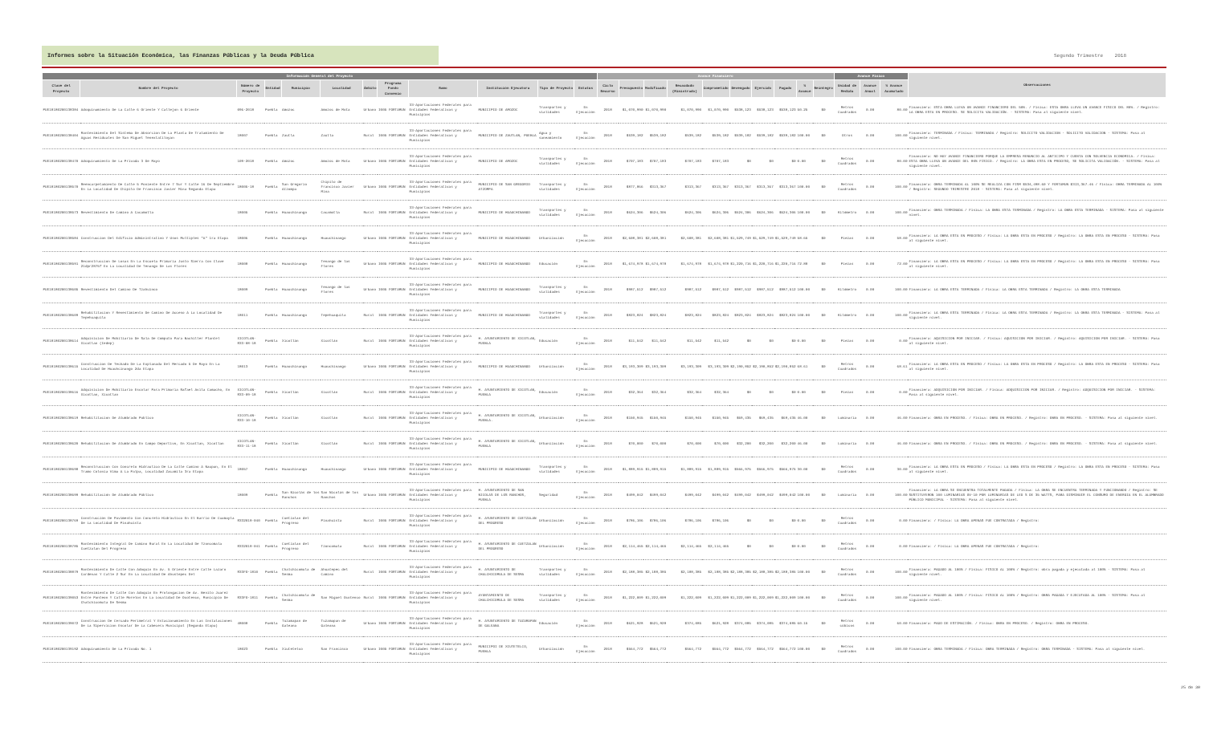Informes sobre la Situación Económica, las Finanzas Públicas y la Deuda Pública
Segundo Trimestre 2018
| Información General del Proyecto | | | | | | | | | | | | Avance Financiero | | | | | | | | | | Avance Físico | | | Observaciones |
| --- | --- | --- | --- | --- | --- | --- | --- | --- | --- | --- | --- | --- | --- | --- | --- | --- | --- | --- | --- | --- | --- | --- | --- | --- | --- |
| Clave del Proyecto | Nombre del Proyecto | Número de Proyecto | Entidad | Municipio | Localidad | Ámbito | Programa Fondo Convenio | Ramo | Institución Ejecutora | Tipo de Proyecto | Estatus | Ciclo Recurso | Presupuesto | Modificado | Recaudado (Ministrado) | Comprometido | Devengado | Ejercido | Pagado | % Avance | Reintegro | Unidad de Medida | Avance Anual | % Avance Acumulado | |
| PUE18180200138384 | Adoquinamiento De La Calle 6 Oriente Y Callejon 6 Oriente | 096-2018 | Puebla | Amozoc | Amozoc de Mota | Urbano | I005 FORTAMUN | 33-Aportaciones Federales para Entidades Federativas y Municipios | MUNICIPIO DE AMOZOC | Transportes y vialidades | En Ejecución | 2018 | $1,070,990 | $1,070,990 | $1,070,990 | $1,070,990 | $538,123 | $538,123 | $538,123 | 50.25 | $0 | Metros Cuadrados | 0.00 | 80.00 | Financiera: ESTA OBRA LLEVA UN AVANCE FINANCIERO DEL 50%. / Física: ESTA OBRA LLEVA UN AVANCE FISICO DEL 80%. / Registro: LA OBRA ESTA EN PROCESO. SE SOLICITA VALIDACIÓN. - SISTEMA: Pasa al siguiente nivel. |
| PUE18180200138404 | Mantenimiento Del Sistema De Absorcion De La Planta De Tratamiento De Aguas Residuales De San Miguel Tenextatiloyan | 18007 | Puebla | Zautla | Zautla | Rural | I005 FORTAMUN | 33-Aportaciones Federales para Entidades Federativas y Municipios | MUNICIPIO DE ZAUTLAN, PUEBLA | Agua y saneamiento | En Ejecución | 2018 | $539,182 | $539,182 | $539,182 | $539,182 | $539,182 | $539,182 | $539,182 | 100.00 | $0 | Otros | 0.00 | 100.00 | Financiera: TERMINADA / Física: TERMINADA / Registro: SOLICITO VALIDACION - SOLICITO VALIDACION - SISTEMA: Pasa al siguiente nivel. |
| PUE18180200138470 | Adoquinamiento De La Privada 3 De Mayo | 109-2018 | Puebla | Amozoc | Amozoc de Mota | Urbano | I005 FORTAMUN | 33-Aportaciones Federales para Entidades Federativas y Municipios | MUNICIPIO DE AMOZOC | Transportes y vialidades | En Ejecución | 2018 | $707,183 | $707,183 | $707,183 | $707,183 | $0 | $0 | $0 | 0.00 | $0 | Metros Cuadrados | 0.00 | 80.00 | Financiera: NO HAY AVANCE FINANCIERO PORQUE LA EMPRESA RENUNCIO AL ANTICIPO Y CUENTA CON SOLVENCIA ECONOMICA. / Física: ESTA OBRA LLEVA UN AVANCE DEL 80% FISICO. / Registro: LA OBRA ESTA EN PROCESO, SE SOLICITA VALIDACIÓN. - SISTEMA: Pasa al siguiente nivel. |
| PUE18180200138570 | Reencarpetamiento De Calle 5 Poniente Entre 7 Sur Y Calle 16 De Septiembre En La Localidad De Chipilo De Francisco Javier Mina Segunda Etapa | 18005-18 | Puebla | San Gregorio Atzompa | Chipilo de Francisco Javier Mina | Urbano | I005 FORTAMUN | 33-Aportaciones Federales para Entidades Federativas y Municipios | MUNICIPIO DE SAN GREGORIO ATZOMPA | Transportes y vialidades | En Ejecución | 2018 | $877,866 | $313,367 | $313,367 | $313,367 | $313,367 | $313,367 | $313,367 | 100.00 | $0 | Metros Cuadrados | 0.00 | 100.00 | Financiera: OBRA TERMINADA AL 100% SE REALIZA CON FISM $534,498.60 Y FORTAMUN $313,367.46 / Física: OBRA TERMINADA AL 100% / Registro: SEGUNDO TRIMESTRE 2018 - SISTEMA: Pasa al siguiente nivel. |
| PUE18180200138573 | Revestimiento De Camino A Cacamotla | 18005 | Puebla | Huauchinango | Cacamotla | Rural | I005 FORTAMUN | 33-Aportaciones Federales para Entidades Federativas y Municipios | MUNICIPIO DE HUAUCHINANGO | Transportes y vialidades | En Ejecución | 2018 | $624,306 | $624,306 | $624,306 | $624,306 | $624,306 | $624,306 | $624,306 | 100.00 | $0 | Kilómetro | 0.00 | 100.00 | Financiera: OBRA TERMINADA / Física: LA OBRA ESTA TERMINADA / Registro: LA OBRA ESTA TERMINADA - SISTEMA: Pasa al siguiente nivel. |
| PUE18180200138584 | Construccion Del Edificio Administrativo Y Usos Multiples "A" 1ra Etapa | 18006 | Puebla | Huauchinango | Huauchinango | Urbano | I005 FORTAMUN | 33-Aportaciones Federales para Entidades Federativas y Municipios | MUNICIPIO DE HUAUCHINANGO | Urbanización | En Ejecución | 2018 | $2,608,381 | $2,608,381 | $2,608,381 | $2,608,381 | $1,529,749 | $1,529,749 | $1,529,749 | 58.65 | $0 | Piezas | 0.00 | 58.00 | Financiera: LA OBRA ESTA EN PROCESO / Física: LA OBRA ESTA EN PROCESO / Registro: LA OBRA ESTA EN PROCESO - SISTEMA: Pasa al siguiente nivel. |
| PUE18180200138591 | Reconstruccion De Losas En La Escuela Primaria Justo Sierra Con Clave 21dpr2875f En La Localidad De Tenango De Las Flores | 18008 | Puebla | Huauchinango | Tenango de las Flores | Urbano | I005 FORTAMUN | 33-Aportaciones Federales para Entidades Federativas y Municipios | MUNICIPIO DE HUAUCHINANGO | Educación | En Ejecución | 2018 | $1,674,978 | $1,674,978 | $1,674,978 | $1,674,978 | $1,220,716 | $1,220,716 | $1,220,716 | 72.88 | $0 | Piezas | 0.00 | 72.00 | Financiera: LA OBRA ESTA EN PROCESO / Física: LA OBRA ESTA EN PROCESO / Registro: LA OBRA ESTA EN PROCESO - SISTEMA: Pasa al siguiente nivel. |
| PUE18180200138605 | Revestimiento Del Camino De Tzahuinco | 18009 | Puebla | Huauchinango | Tenango de las Flores | Urbano | I005 FORTAMUN | 33-Aportaciones Federales para Entidades Federativas y Municipios | MUNICIPIO DE HUAUCHINANGO | Transportes y vialidades | En Ejecución | 2018 | $987,512 | $987,512 | $987,512 | $987,512 | $987,512 | $987,512 | $987,512 | 100.00 | $0 | Kilómetro | 0.00 | 100.00 | Financiera: LA OBRA ESTA TERMINADA / Física: LA OBRA ESTA TERMINADA / Registro: LA OBRA ESTA TERMINADA |
| PUE18180200138609 | Rehabilitacion Y Revestimiento De Camino De Acceso A La Localidad De Tepehuaquila | 18011 | Puebla | Huauchinango | Tepehuaquila | Rural | I005 FORTAMUN | 33-Aportaciones Federales para Entidades Federativas y Municipios | MUNICIPIO DE HUAUCHINANGO | Transportes y vialidades | En Ejecución | 2018 | $823,824 | $823,824 | $823,824 | $823,824 | $823,824 | $823,824 | $823,824 | 100.00 | $0 | Kilómetro | 0.00 | 100.00 | Financiera: LA OBRA ESTA TERMINADA / Física: LA OBRA ESTA TERMINADA / Registro: LA OBRA ESTA TERMINADA - SISTEMA: Pasa al siguiente nivel. |
| PUE18180200138614 | Adquisicion De Mobiliario De Sala De Computo Para Bachiller Plantel Xicotlan (Iedep) | XICOTLAN-R33-08-18 | Puebla | Xicotlán | Xicotlán | Rural | I005 FORTAMUN | 33-Aportaciones Federales para Entidades Federativas y Municipios | H. AYUNTAMIENTO DE XICOTLAN, PUEBLA | Educación | En Ejecución | 2018 | $11,542 | $11,542 | $11,542 | $11,542 | $0 | $0 | $0 | 0.00 | $0 | Piezas | 0.00 | 0.00 | Financiera: AQUISICION POR INICIAR. / Física: AQUISICION POR INICIAR. / Registro: AQUISICION POR INICIAR. - SISTEMA: Pasa al siguiente nivel. |
| PUE18180200138615 | Construccion De Techado De La Explanada Del Mercado 5 De Mayo En La Localidad De Huauhcinango 2da Etapa | 18013 | Puebla | Huauchinango | Huauchinango | Urbano | I005 FORTAMUN | 33-Aportaciones Federales para Entidades Federativas y Municipios | MUNICIPIO DE HUAUCHINANGO | Urbanización | En Ejecución | 2018 | $3,193,309 | $3,193,309 | $3,193,309 | $3,193,309 | $2,190,852 | $2,190,852 | $2,190,852 | 68.61 | $0 | Metros Cuadrados | 0.00 | 68.61 | Financiera: LA OBRA ESTA EN PROCESO / Física: LA OBRA ESTA EN PROCESO / Registro: LA OBRA ESTA EN PROCESO - SISTEMA: Pasa al siguiente nivel. |
| PUE18180200138616 | Adquisicion De Mobiliario Escolar Para Primaria Rafael Avila Camacho, En Xicotlan, Xicotlan | XICOTLAN-R33-09-18 | Puebla | Xicotlán | Xicotlán | Rural | I005 FORTAMUN | 33-Aportaciones Federales para Entidades Federativas y Municipios | H. AYUNTAMIENTO DE XICOTLAN, PUEBLA | Educación | En Ejecución | 2018 | $32,364 | $32,364 | $32,364 | $32,364 | $0 | $0 | $0 | 0.00 | $0 | Piezas | 0.00 | 0.00 | Financiera: ADQUISICION POR INICIAR. / Física: ADQUISICION POR INICIAR. / Registro: ADQUISICION POR INICIAR. - SISTEMA: Pasa al siguiente nivel. |
| PUE18180200138619 | Rehabilitacion De Alumbrado Publico | XICOTLAN-R33-10-18 | Puebla | Xicotlán | Xicotlán | Rural | I005 FORTAMUN | 33-Aportaciones Federales para Entidades Federativas y Municipios | H. AYUNTAMIENTO DE XICOTLAN, PUEBLA. | Urbanización | En Ejecución | 2018 | $150,945 | $150,945 | $150,945 | $150,945 | $69,435 | $69,435 | $69,435 | 46.00 | $0 | Luminaria | 0.00 | 46.00 | Financiera: OBRA EN PROCESO. / Física: OBRA EN PROCESO. / Registro: OBRA EN PROCESO. - SISTEMA: Pasa al siguiente nivel. |
| PUE18180200138620 | Rehabilitacion De Alumbrado En Campo Deportivo, En Xicotlan, Xicotlan | XICOTLAN-R33-11-18 | Puebla | Xicotlán | Xicotlán | Rural | I005 FORTAMUN | 33-Aportaciones Federales para Entidades Federativas y Municipios | H. AYUNTAMIENTO DE XICOTLAN, PUEBLA | Urbanización | En Ejecución | 2018 | $70,000 | $70,000 | $70,000 | $70,000 | $32,200 | $32,200 | $32,200 | 46.00 | $0 | Luminaria | 0.00 | 46.00 | Financiera: OBRA EN PROCESO. / Física: OBRA EN PROCESO. / Registro: OBRA EN PROCESO. - SISTEMA: Pasa al siguiente nivel. |
| PUE18180200138698 | Reconstruccion Con Concreto Hidraulico De La Calle Camino A Naupan, En El Tramo Colonia Vima A La Palpa, Localidad Zacamila 3ra Etapa | 18057 | Puebla | Huauchinango | Huauchinango | Urbano | I005 FORTAMUN | 33-Aportaciones Federales para Entidades Federativas y Municipios | MUNICIPIO DE HUAUCHINANGO | Transportes y vialidades | En Ejecución | 2018 | $1,889,915 | $1,889,915 | $1,889,915 | $1,889,915 | $566,975 | $566,975 | $566,975 | 30.00 | $0 | Metros Cuadrados | 0.00 | 30.00 | Financiera: LA OBRA ESTA EN PROCESO / Física: LA OBRA ESTA EN PROCESO / Registro: LA OBRA ESTA EN PROCESO - SISTEMA: Pasa al siguiente nivel. |
| PUE18180200138699 | Rehabilitación De Alumbrado Público | 18009 | Puebla | San Nicolás de los Ranchos | San Nicolás de los Ranchos | Urbano | I005 FORTAMUN | 33-Aportaciones Federales para Entidades Federativas y Municipios | H. AYUNTAMIENTO DE SAN NICOLAS DE LOS RANCHOS, PUEBLA | Seguridad | En Ejecución | 2018 | $499,042 | $499,042 | $499,042 | $499,042 | $499,042 | $499,042 | $499,042 | 100.00 | $0 | Luminaria | 0.00 | 100.00 | Financiera: LA OBRA SE ENCUENTRA TOTALMENTE PAGADA / Física: LA OBRA SE ENCUENTRA TERMINADA Y FUNCIONANDO / Registro: SE SUSTITUYERON 100 LUMINARIAS OV-10 POR LUMINARIAS DE LED S DE 35 WATTS, PARA DISMINUIR EL CONSUMO DE ENERGIA EN EL ALUMBRADO PÚBLICO MUNICIPAL - SISTEMA: Pasa al siguiente nivel. |
| PUE18180200138769 | Construcción De Pavimento Con Concreto Hidráulico En El Barrio De Cuamayta De La Localidad De Pinahuista | R332018-040 | Puebla | Cuetzalan del Progreso | Pinahuista | Rural | I005 FORTAMUN | 33-Aportaciones Federales para Entidades Federativas y Municipios | H. AYUNTAMIENTO DE CUETZALAN DEL PROGRESO | Urbanización | En Ejecución | 2018 | $786,106 | $786,106 | $786,106 | $786,106 | $0 | $0 | $0 | 0.00 | $0 | Metros Cuadrados | 0.00 | 0.00 | Financiera: / Física: LA OBRA APENAS FUE CONTRATADA / Registro: |
| PUE18180200138785 | Mantenimiento Integral De Camino Rural En La Localidad De Tzoncomala Cuetzalan Del Progreso | R332018-041 | Puebla | Cuetzalan del Progreso | Tzoncomala | Rural | I005 FORTAMUN | 33-Aportaciones Federales para Entidades Federativas y Municipios | H. AYUNTAMIENTO DE CUETZALAN DEL PROGRESO | Urbanización | En Ejecución | 2018 | $2,114,465 | $2,114,465 | $2,114,465 | $2,114,465 | $0 | $0 | $0 | 0.00 | $0 | Metros Cuadrados | 0.00 | 0.00 | Financiera: / Física: LA OBRA APENAS FUE CONTRATADA / Registro: |
| PUE18180200138879 | Mantenimiento De Calle Con Adoquin En Av. 5 Oriente Entre Calle Lazaro Cardenas Y Calle 2 Sur En La Localidad De Ahustepec Del | R33FO-1810 | Puebla | Chalchicomula de Sesma | Ahuatepec del Camino | Rural | I005 FORTAMUN | 33-Aportaciones Federales para Entidades Federativas y Municipios | H. AYUNTAMIENTO DE CHALCHICOMULA DE SESMA | Transportes y vialidades | En Ejecución | 2018 | $2,188,385 | $2,188,385 | $2,188,385 | $2,188,385 | $2,188,385 | $2,188,385 | $2,188,385 | 100.00 | $0 | Metros Cuadrados | 0.00 | 100.00 | Financiera: PAGADO AL 100% / Física: FISICO AL 100% / Registro: obra pagada y ejecutada al 100% - SISTEMA: Pasa al siguiente nivel. |
| PUE18180200139053 | Mantenimiento De Calle Con Adoquin En Prolongacion De Av. Benito Juarez Entre Panteon Y Calle Morelos En La Localidad De Ocotenco, Municipio De Chalchicomula De Sesma | R33FO-1811 | Puebla | Chalchicomula de Sesma | San Miguel Ocotenco | Rural | I005 FORTAMUN | 33-Aportaciones Federales para Entidades Federativas y Municipios | AYUNTAMIENTO DE CHALCHICOMULA DE SESMA | Transportes y vialidades | En Ejecución | 2018 | $1,222,009 | $1,222,009 | $1,222,009 | $1,222,009 | $1,222,009 | $1,222,009 | $1,222,009 | 100.00 | $0 | Metros Cuadrados | 0.00 | 100.00 | Financiera: PAGADO AL 100% / Física: FISICO AL 100% / Registro: OBRA PAGADA Y EJECUTADA AL 100% - SISTEMA: Pasa al siguiente nivel. |
| PUE18180200139072 | Construccion De Cercado Perimetral Y Estacionamiento En Las Instalaciones De La Sipervicion Escolar De La Cabecera Municipal (Segunda Etapa) | 48008 | Puebla | Tuzamapan de Galeana | Tuzamapan de Galeana | Urbano | I005 FORTAMUN | 33-Aportaciones Federales para Entidades Federativas y Municipios | H. AYUNTAMIENTO DE TUZAMAPAN DE GALEANA | Educación | En Ejecución | 2018 | $621,928 | $621,928 | $374,085 | $621,928 | $374,085 | $374,085 | $374,085 | 60.15 | $0 | Metros cúbicos | 0.00 | 60.00 | Financiera: PAGO DE ESTIMACIÓN. / Física: OBRA EN PROCESO. / Registro: OBRA EN PROCESO. |
| PUE18180200139192 | Adoquinamiento De La Privada No. 1 | 18023 | Puebla | Xiutetelco | San Francisco | Urbano | I005 FORTAMUN | 33-Aportaciones Federales para Entidades Federativas y Municipios | MUNICIPOI DE XIUTETELCO, PUEBLA | Urbanización | En Ejecución | 2018 | $564,772 | $564,772 | $564,772 | $564,772 | $564,772 | $564,772 | $564,772 | 100.00 | $0 | Metros Cuadrados | 0.00 | 100.00 | Financiera: OBRA TERMINADA / Física: OBRA TERMINADA / Registro: OBRA TERMINADA - SISTEMA: Pasa al siguiente nivel. |
25 de 30